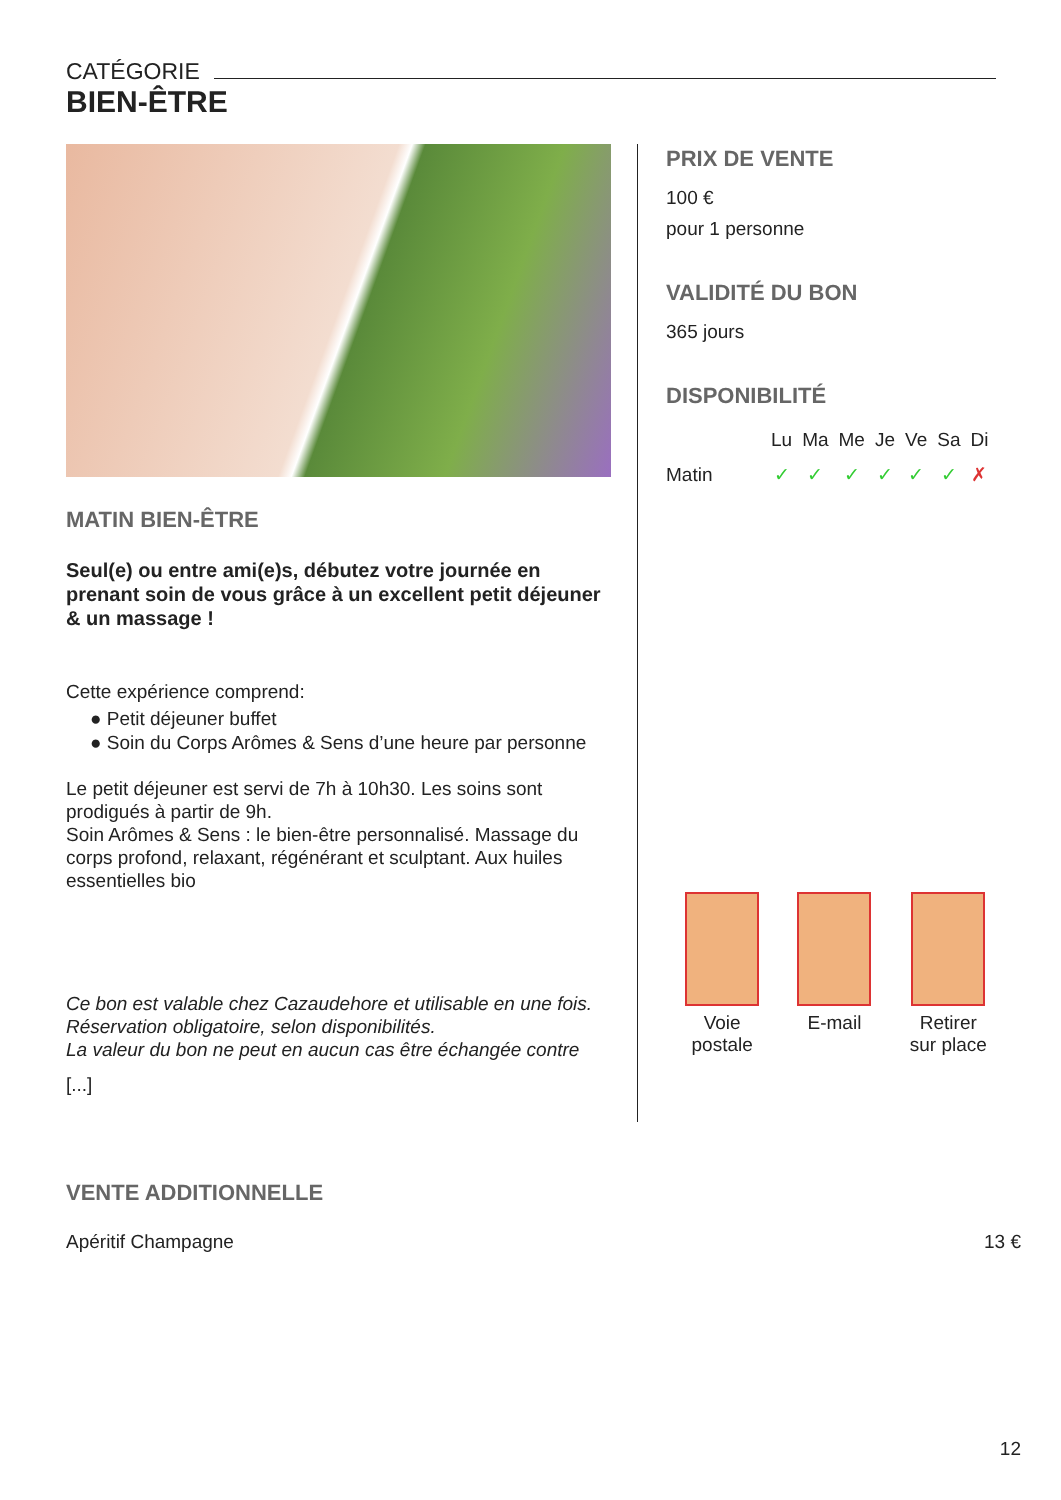CATÉGORIE
BIEN-ÊTRE
MATIN BIEN-ÊTRE
Seul(e) ou entre ami(e)s, débutez votre journée en prenant soin de vous grâce à un excellent petit déjeuner & un massage !
Cette expérience comprend:
● Petit déjeuner buffet
● Soin du Corps Arômes & Sens d’une heure par personne
Le petit déjeuner est servi de 7h à 10h30. Les soins sont prodigués à partir de 9h.
Soin Arômes & Sens : le bien-être personnalisé. Massage du corps profond, relaxant, régénérant et sculptant. Aux huiles essentielles bio
Ce bon est valable chez Cazaudehore et utilisable en une fois.
Réservation obligatoire, selon disponibilités.
La valeur du bon ne peut en aucun cas être échangée contre
[...]
PRIX DE VENTE
100 €
pour 1 personne
VALIDITÉ DU BON
365 jours
DISPONIBILITÉ
| | Lu | Ma | Me | Je | Ve | Sa | Di |
| Matin | ✓ | ✓ | ✓ | ✓ | ✓ | ✓ | ✗ |
Voie
postale
E-mail
Retirer
sur place
VENTE ADDITIONNELLE
Apéritif Champagne 13 €
12